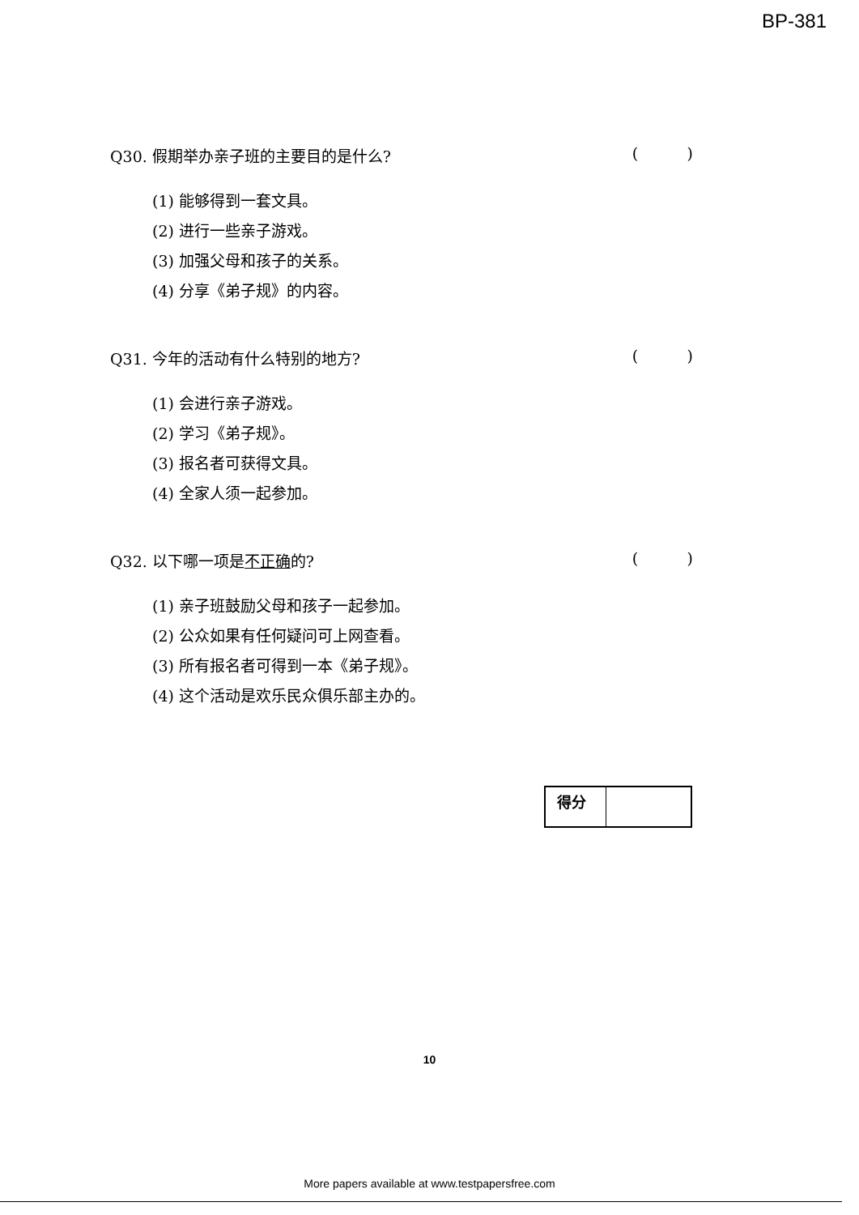BP-381
Q30. 假期举办亲子班的主要目的是什么? ( )
(1) 能够得到一套文具。
(2) 进行一些亲子游戏。
(3) 加强父母和孩子的关系。
(4) 分享《弟子规》的内容。
Q31. 今年的活动有什么特别的地方? ( )
(1) 会进行亲子游戏。
(2) 学习《弟子规》。
(3) 报名者可获得文具。
(4) 全家人须一起参加。
Q32. 以下哪一项是不正确的? ( )
(1) 亲子班鼓励父母和孩子一起参加。
(2) 公众如果有任何疑问可上网查看。
(3) 所有报名者可得到一本《弟子规》。
(4) 这个活动是欢乐民众俱乐部主办的。
| 得分 | |
10
More papers available at www.testpapersfree.com